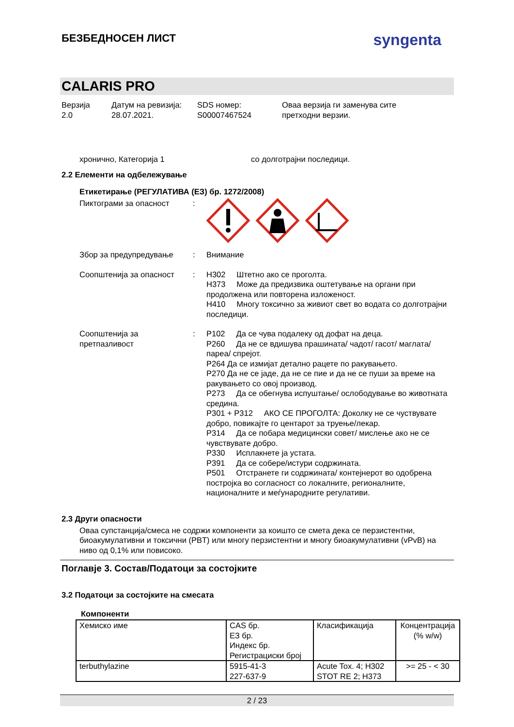БЕЗБЕДНОСЕН ЛИСТ
syngenta
CALARIS PRO
Верзија
2.0
Датум на ревизија:
28.07.2021.
SDS номер:
S00007467524
Оваа верзија ги заменува сите
претходни верзии.
хронично, Категорија 1 со долготрајни последици.
2.2 Елементи на одбележување
Етикетирање (РЕГУЛАТИВА (ЕЗ) бр. 1272/2008)
Пиктограми за опасност :
Збор за предупредување : Внимание
Соопштенија за опасност : H302 Штетно ако се проголта.
H373 Може да предизвика оштетување на органи при продолжена или повторена изложеност.
H410 Многу токсично за живиот свет во водата со долготрајни последици.
Соопштенија за претпазливост
: P102 Да се чува подалеку од дофат на деца.
P260 Да не се вдишува прашината/ чадот/ гасот/ маглата/ пареа/ спрејот.
P264 Да се измијат детално рацете по ракувањето.
P270 Да не се јаде, да не се пие и да не се пуши за време на ракувањето со овој производ.
P273 Да се обегнува испуштање/ ослободување во животната средина.
P301 + P312 АКО СЕ ПРОГОЛТА: Доколку не се чуствувате добро, повикајте го центарот за труење/лекар.
P314 Да се побара медицински совет/ мислење ако не се чувствувате добро.
P330 Исплакнете ја устата.
P391 Да се собере/истури содржината.
P501 Отстранете ги содржината/ контејнерот во одобрена постројка во согласност со локалните, регионалните, националните и меѓународните регулативи.
2.3 Други опасности
Оваа супстанција/смеса не содржи компоненти за коишто се смета дека се перзистентни, биоакумулативни и токсични (PBT) или многу перзистентни и многу биоакумулативни (vPvB) на ниво од 0,1% или повисоко.
Поглавје 3. Состав/Податоци за состојките
3.2 Податоци за состојките на смесата
Компоненти
| Хемиско име | CAS бр. ЕЗ бр. Индекс бр. Регистрациски број | Класификација | Концентрација (% w/w) |
| --- | --- | --- | --- |
| terbuthylazine | 5915-41-3 227-637-9 | Acute Tox. 4; H302 STOT RE 2; H373 | >= 25 - < 30 |
2 / 23